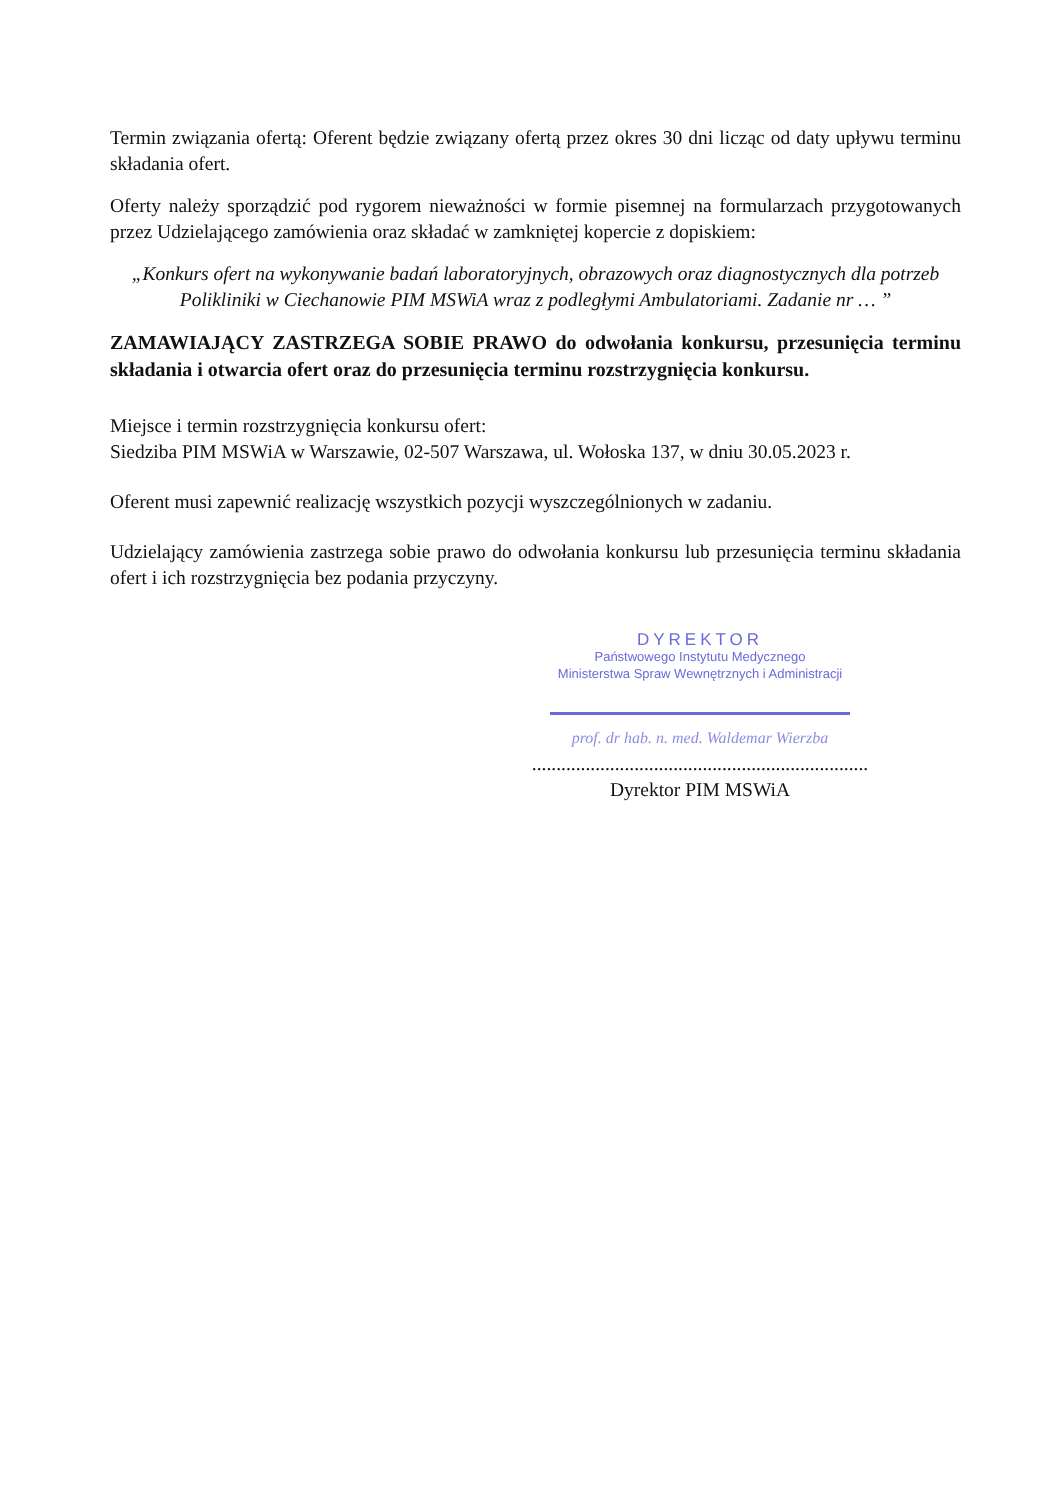Termin związania ofertą: Oferent będzie związany ofertą przez okres 30 dni licząc od daty upływu terminu składania ofert.
Oferty należy sporządzić pod rygorem nieważności w formie pisemnej na formularzach przygotowanych przez Udzielającego zamówienia oraz składać w zamkniętej kopercie z dopiskiem:
„Konkurs ofert na wykonywanie badań laboratoryjnych, obrazowych oraz diagnostycznych dla potrzeb Polikliniki w Ciechanowie PIM MSWiA wraz z podległymi Ambulatoriami. Zadanie nr … ”
ZAMAWIAJĄCY ZASTRZEGA SOBIE PRAWO do odwołania konkursu, przesunięcia terminu składania i otwarcia ofert oraz do przesunięcia terminu rozstrzygnięcia konkursu.
Miejsce i termin rozstrzygnięcia konkursu ofert:
Siedziba PIM MSWiA w Warszawie, 02-507 Warszawa, ul. Wołoska 137, w dniu 30.05.2023 r.
Oferent musi zapewnić realizację wszystkich pozycji wyszczególnionych w zadaniu.
Udzielający zamówienia zastrzega sobie prawo do odwołania konkursu lub przesunięcia terminu składania ofert i ich rozstrzygnięcia bez podania przyczyny.
DYREKTOR
Państwowego Instytutu Medycznego
Ministerstwa Spraw Wewnętrznych i Administracji
prof. dr hab. n. med. Waldemar Wierzba
.....................................................................
Dyrektor PIM MSWiA